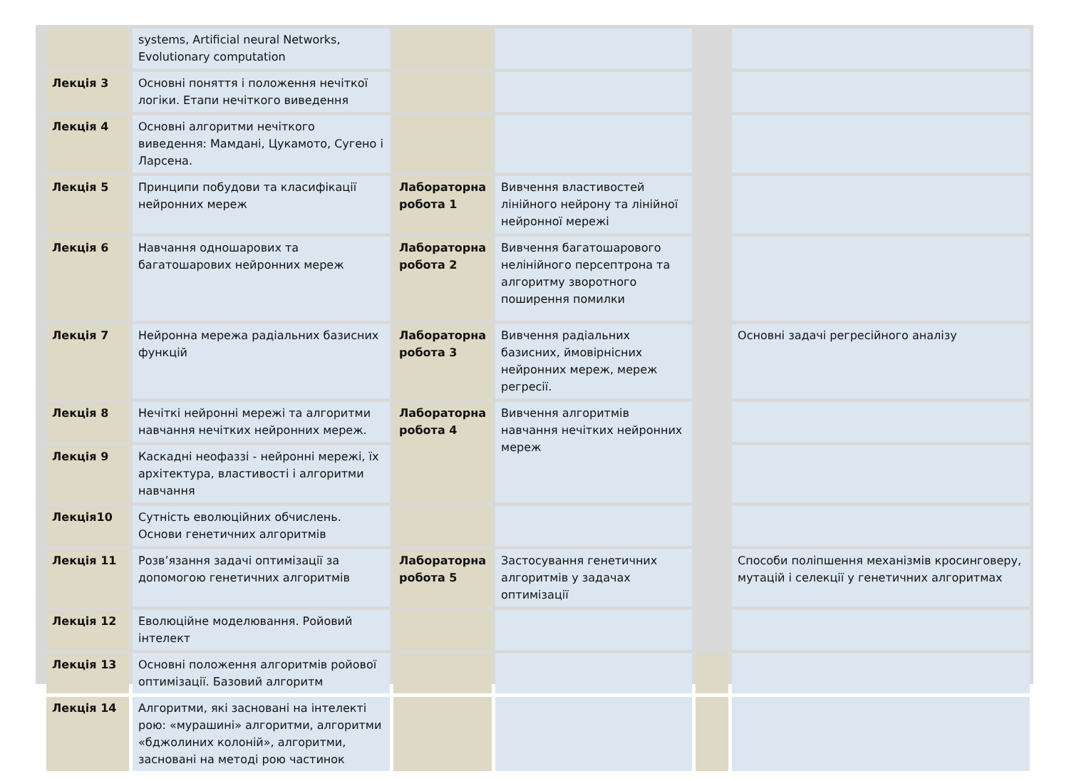| | systems, Artificial neural Networks, Evolutionary computation | | | | |
| Лекція 3 | Основні поняття і положення нечіткої логіки. Етапи нечіткого виведення | | | | |
| Лекція 4 | Основні алгоритми нечіткого виведення: Мамдані, Цукамото, Сугено і Ларсена. | | | | |
| Лекція 5 | Принципи побудови та класифікації нейронних мереж | Лабораторна робота 1 | Вивчення властивостей лінійного нейрону та лінійної нейронної мережі | | |
| Лекція 6 | Навчання одношарових та багатошарових нейронних мереж | Лабораторна робота 2 | Вивчення багатошарового нелінійного персептрона та алгоритму зворотного поширення помилки | | |
| Лекція 7 | Нейронна мережа радіальних базисних функцій | Лабораторна робота 3 | Вивчення радіальних базисних, ймовірнісних нейронних мереж, мереж регресії. | | Основні задачі регресійного аналізу |
| Лекція 8 | Нечіткі нейронні мережі та алгоритми навчання нечітких нейронних мереж. | Лабораторна робота 4 | Вивчення алгоритмів навчання нечітких нейронних мереж | | |
| Лекція 9 | Каскадні неофаззі - нейронні мережі, їх архітектура, властивості і алгоритми навчання | | | | |
| Лекція10 | Сутність еволюційних обчислень. Основи генетичних алгоритмів | | | | |
| Лекція 11 | Розв’язання задачі оптимізації за допомогою генетичних алгоритмів | Лабораторна робота 5 | Застосування генетичних алгоритмів у задачах оптимізації | | Способи поліпшення механізмів кросинговеру, мутацій і селекції у генетичних алгоритмах |
| Лекція 12 | Еволюційне моделювання. Ройовий інтелект | | | | |
| Лекція 13 | Основні положення алгоритмів ройової оптимізації. Базовий алгоритм | | | | |
| Лекція 14 | Алгоритми, які засновані на інтелекті рою: «мурашині» алгоритми, алгоритми «бджолиних колоній», алгоритми, засновані на методі рою частинок | | | | |